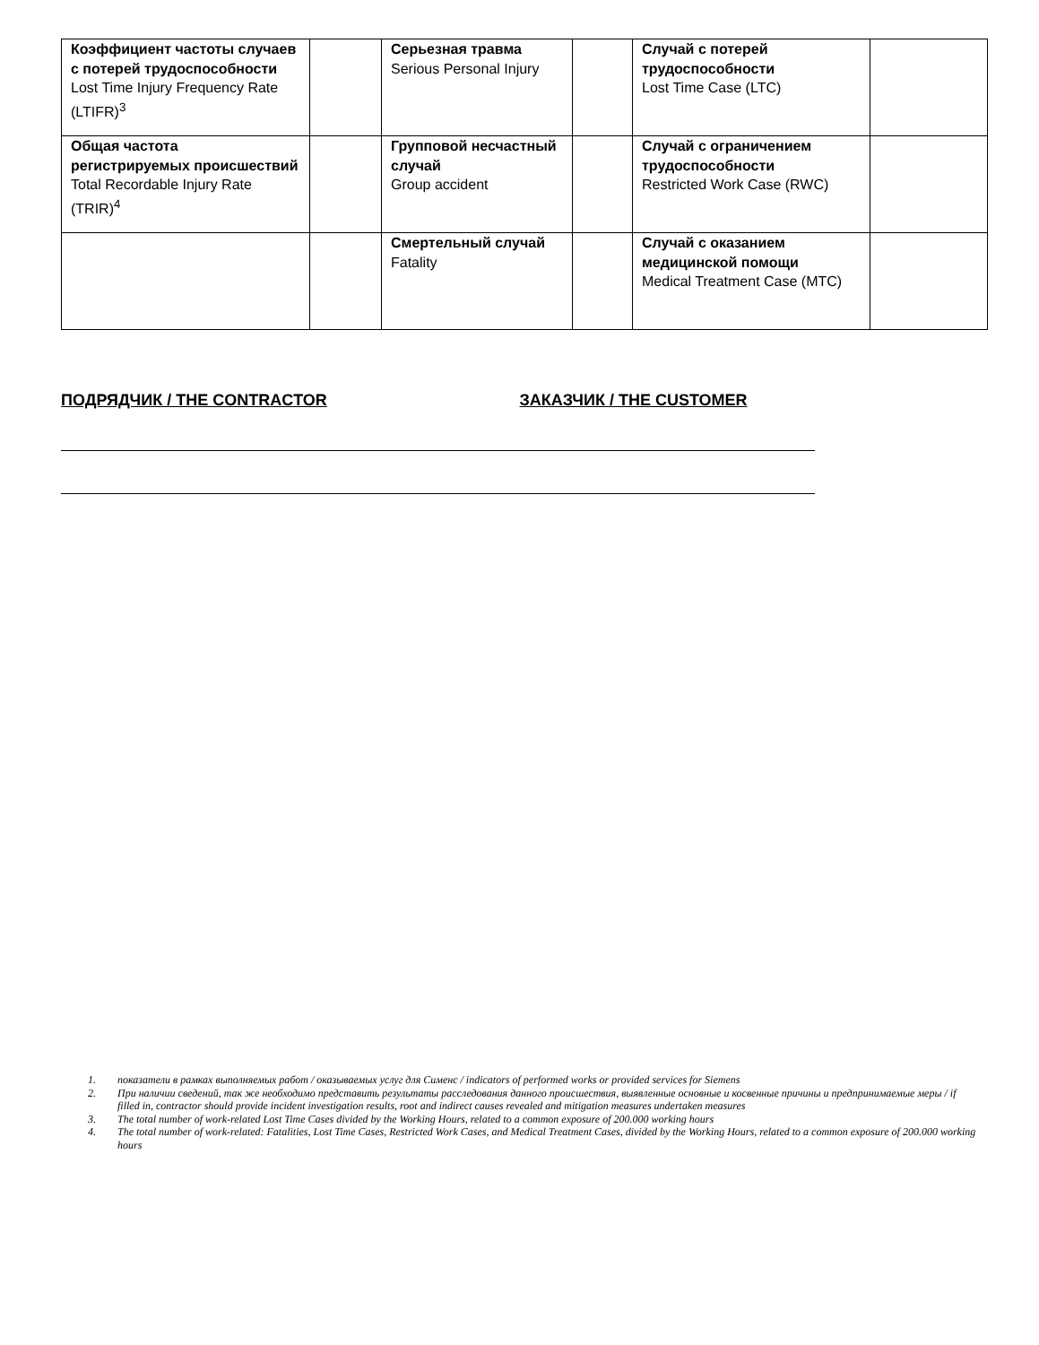| Коэффициент частоты случаев с потерей трудоспособности Lost Time Injury Frequency Rate (LTIFR)<sup>3</sup> | | Серьезная травма Serious Personal Injury | | Случай с потерей трудоспособности Lost Time Case (LTC) | |
| Общая частота регистрируемых происшествий Total Recordable Injury Rate (TRIR)<sup>4</sup> | | Групповой несчастный случай Group accident | | Случай с ограничением трудоспособности Restricted Work Case (RWC) | |
| | | Смертельный случай Fatality | | Случай с оказанием медицинской помощи Medical Treatment Case (MTC) | |
ПОДРЯДЧИК / THE CONTRACTOR ЗАКАЗЧИК / THE CUSTOMER
1. показатели в рамках выполняемых работ / оказываемых услуг для Сименс / indicators of performed works or provided services for Siemens
2. При наличии сведений, так же необходимо представить результаты расследования данного происшествия, выявленные основные и косвенные причины и предпринимаемые меры / if filled in, contractor should provide incident investigation results, root and indirect causes revealed and mitigation measures undertaken measures
3. The total number of work-related Lost Time Cases divided by the Working Hours, related to a common exposure of 200.000 working hours
4. The total number of work-related: Fatalities, Lost Time Cases, Restricted Work Cases, and Medical Treatment Cases, divided by the Working Hours, related to a common exposure of 200.000 working hours